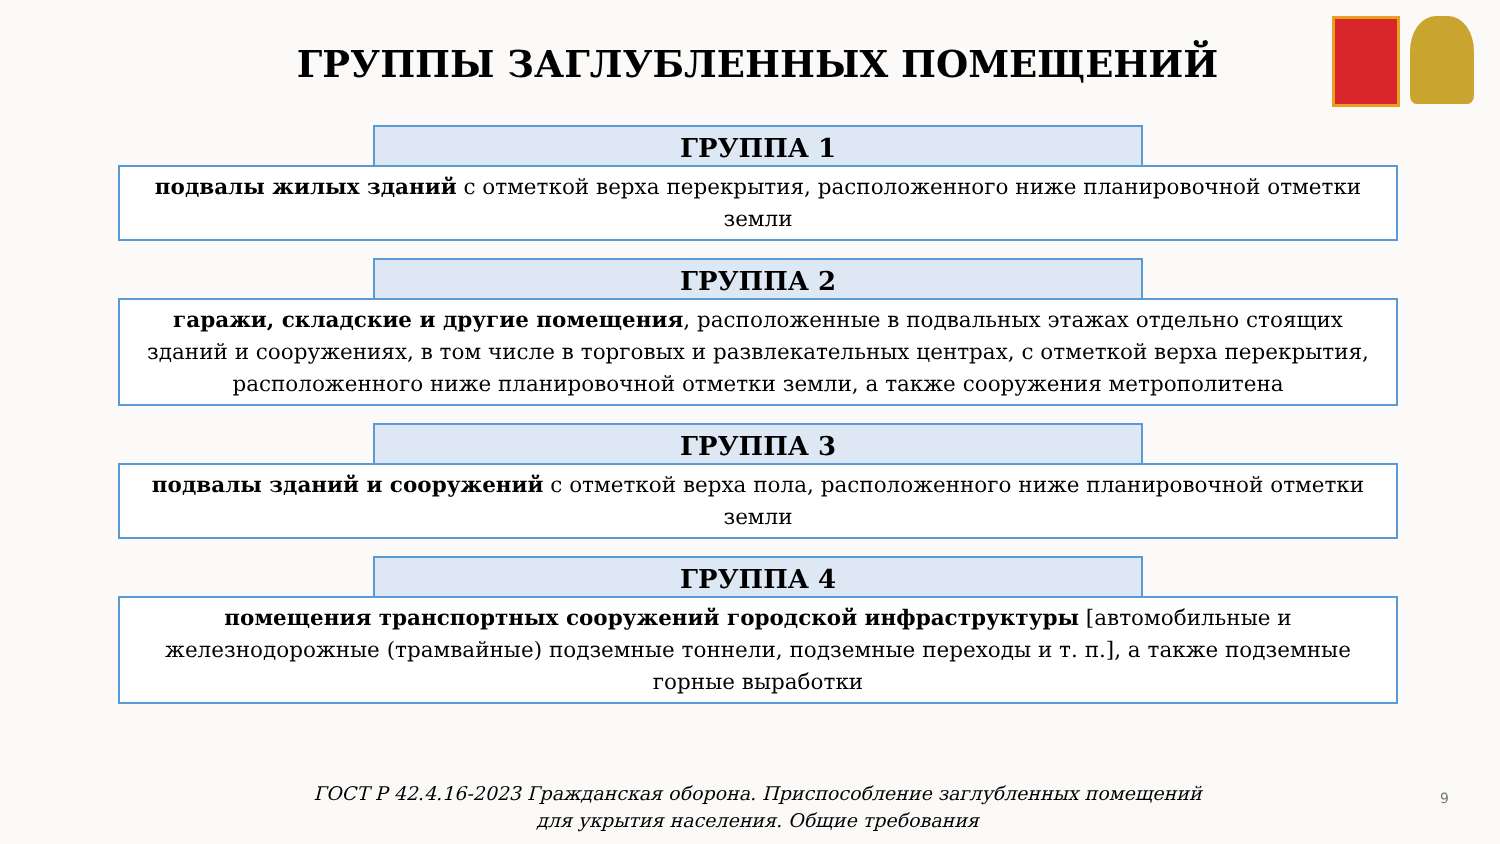ГРУППЫ ЗАГЛУБЛЕННЫХ ПОМЕЩЕНИЙ
ГРУППА 1
подвалы жилых зданий с отметкой верха перекрытия, расположенного ниже планировочной отметки земли
ГРУППА 2
гаражи, складские и другие помещения, расположенные в подвальных этажах отдельно стоящих зданий и сооружениях, в том числе в торговых и развлекательных центрах, с отметкой верха перекрытия, расположенного ниже планировочной отметки земли, а также сооружения метрополитена
ГРУППА 3
подвалы зданий и сооружений с отметкой верха пола, расположенного ниже планировочной отметки земли
ГРУППА 4
помещения транспортных сооружений городской инфраструктуры [автомобильные и железнодорожные (трамвайные) подземные тоннели, подземные переходы и т. п.], а также подземные горные выработки
ГОСТ Р 42.4.16-2023 Гражданская оборона. Приспособление заглубленных помещений
для укрытия населения. Общие требования
9